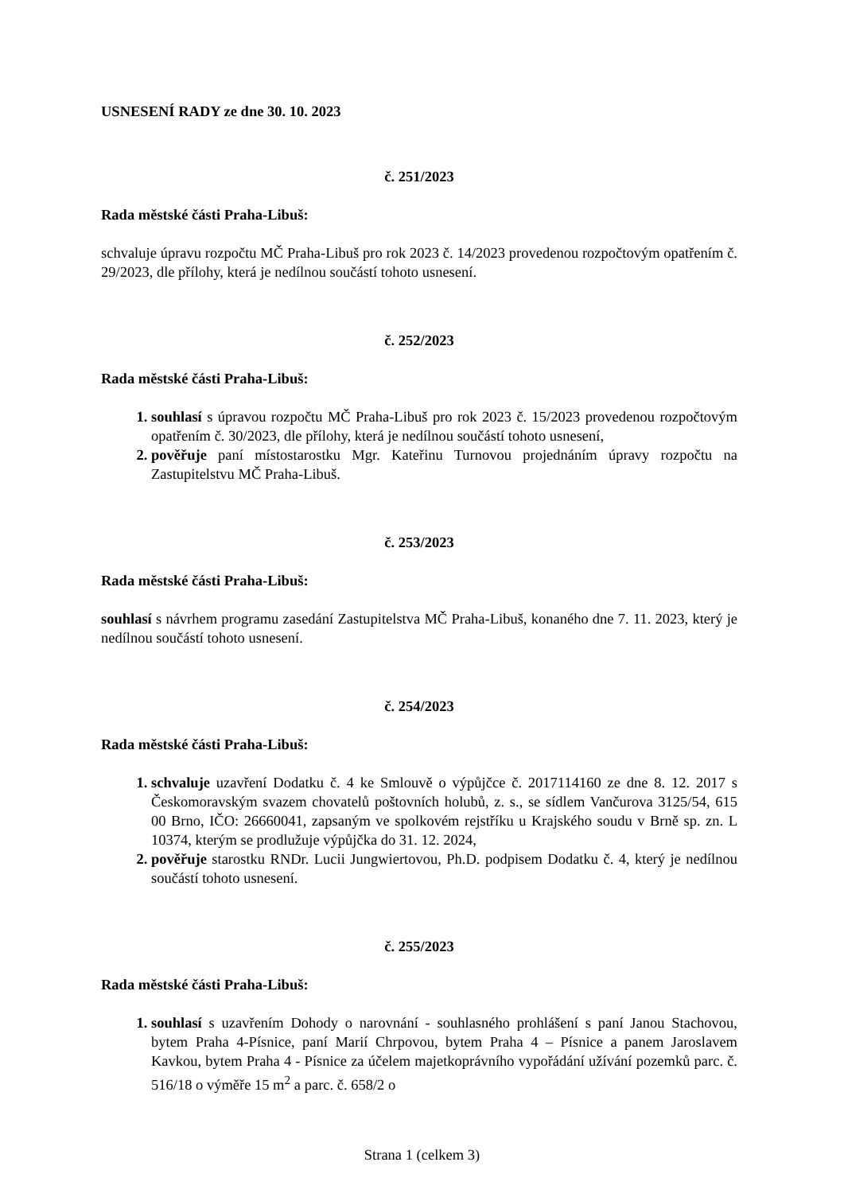USNESENÍ RADY ze dne 30. 10. 2023
č. 251/2023
Rada městské části Praha-Libuš:
schvaluje úpravu rozpočtu MČ Praha-Libuš pro rok 2023 č. 14/2023 provedenou rozpočtovým opatřením č. 29/2023, dle přílohy, která je nedílnou součástí tohoto usnesení.
č. 252/2023
Rada městské části Praha-Libuš:
souhlasí s úpravou rozpočtu MČ Praha-Libuš pro rok 2023 č. 15/2023 provedenou rozpočtovým opatřením č. 30/2023, dle přílohy, která je nedílnou součástí tohoto usnesení,
pověřuje paní místostarostku Mgr. Kateřinu Turnovou projednáním úpravy rozpočtu na Zastupitelstvu MČ Praha-Libuš.
č. 253/2023
Rada městské části Praha-Libuš:
souhlasí s návrhem programu zasedání Zastupitelstva MČ Praha-Libuš, konaného dne 7. 11. 2023, který je nedílnou součástí tohoto usnesení.
č. 254/2023
Rada městské části Praha-Libuš:
schvaluje uzavření Dodatku č. 4 ke Smlouvě o výpůjčce č. 2017114160 ze dne 8. 12. 2017 s Českomoravským svazem chovatelů poštovních holubů, z. s., se sídlem Vančurova 3125/54, 615 00 Brno, IČO: 26660041, zapsaným ve spolkovém rejstříku u Krajského soudu v Brně sp. zn. L 10374, kterým se prodlužuje výpůjčka do 31. 12. 2024,
pověřuje starostku RNDr. Lucii Jungwiertovou, Ph.D. podpisem Dodatku č. 4, který je nedílnou součástí tohoto usnesení.
č. 255/2023
Rada městské části Praha-Libuš:
souhlasí s uzavřením Dohody o narovnání - souhlasného prohlášení s paní Janou Stachovou, bytem Praha 4-Písnice, paní Marií Chrpovou, bytem Praha 4 – Písnice a panem Jaroslavem Kavkou, bytem Praha 4 - Písnice za účelem majetkoprávního vypořádání užívání pozemků parc. č. 516/18 o výměře 15 m<sup>2</sup> a parc. č. 658/2 o
Strana 1 (celkem 3)